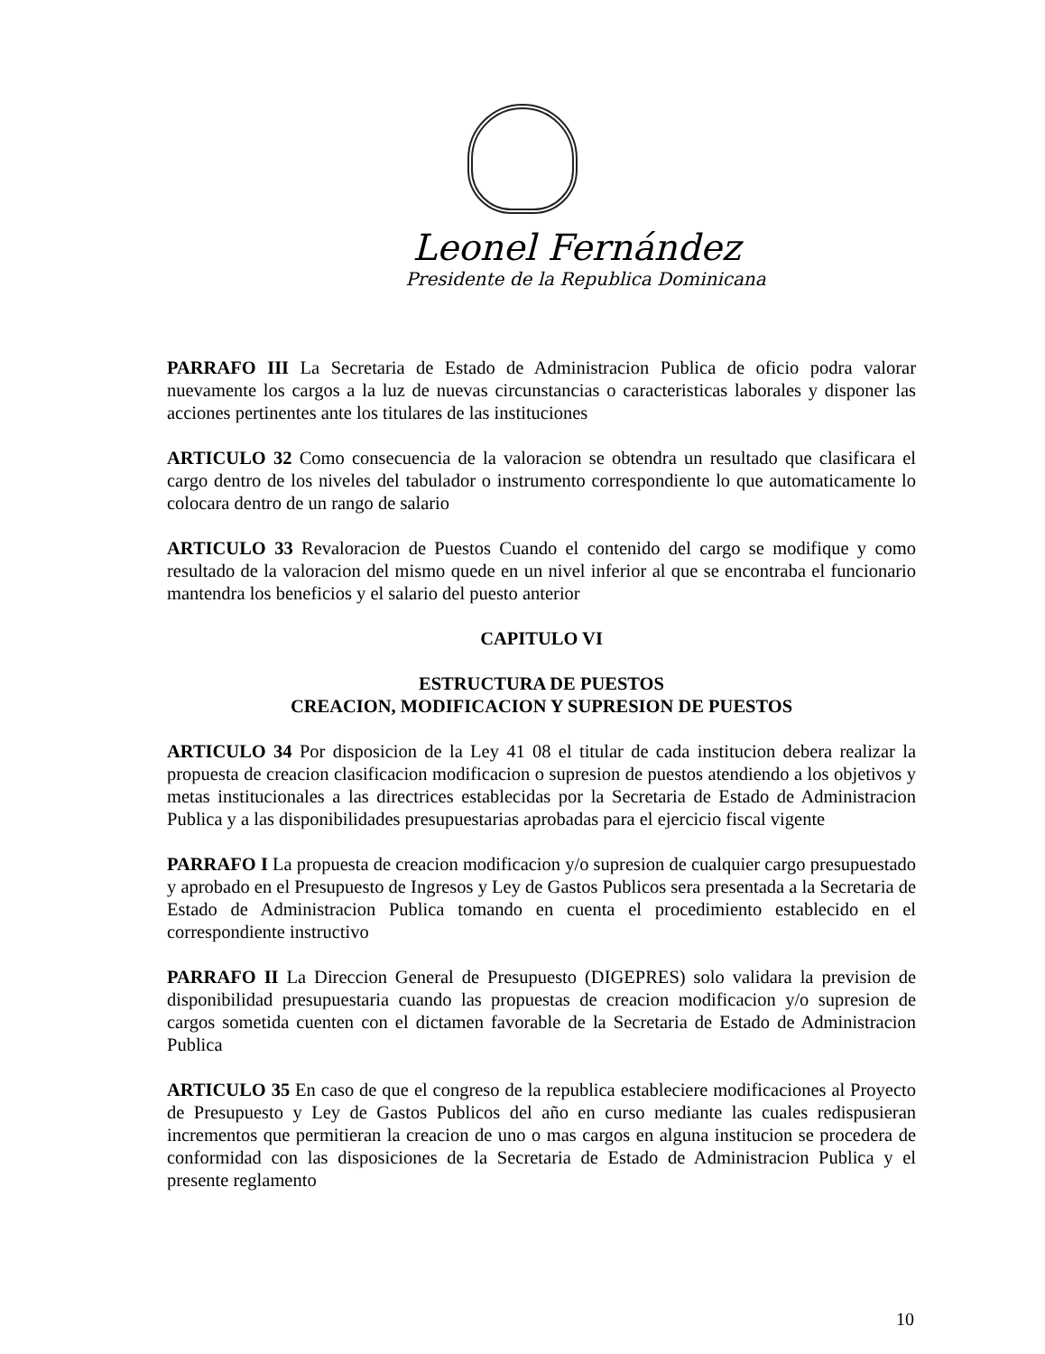Leonel Fernández
Presidente de la Republica Dominicana
PARRAFO III La Secretaria de Estado de Administracion Publica de oficio podra valorar nuevamente los cargos a la luz de nuevas circunstancias o caracteristicas laborales y disponer las acciones pertinentes ante los titulares de las instituciones
ARTICULO 32 Como consecuencia de la valoracion se obtendra un resultado que clasificara el cargo dentro de los niveles del tabulador o instrumento correspondiente lo que automaticamente lo colocara dentro de un rango de salario
ARTICULO 33 Revaloracion de Puestos Cuando el contenido del cargo se modifique y como resultado de la valoracion del mismo quede en un nivel inferior al que se encontraba el funcionario mantendra los beneficios y el salario del puesto anterior
CAPITULO VI
ESTRUCTURA DE PUESTOS
CREACION, MODIFICACION Y SUPRESION DE PUESTOS
ARTICULO 34 Por disposicion de la Ley 41 08 el titular de cada institucion debera realizar la propuesta de creacion clasificacion modificacion o supresion de puestos atendiendo a los objetivos y metas institucionales a las directrices establecidas por la Secretaria de Estado de Administracion Publica y a las disponibilidades presupuestarias aprobadas para el ejercicio fiscal vigente
PARRAFO I La propuesta de creacion modificacion y/o supresion de cualquier cargo presupuestado y aprobado en el Presupuesto de Ingresos y Ley de Gastos Publicos sera presentada a la Secretaria de Estado de Administracion Publica tomando en cuenta el procedimiento establecido en el correspondiente instructivo
PARRAFO II La Direccion General de Presupuesto (DIGEPRES) solo validara la prevision de disponibilidad presupuestaria cuando las propuestas de creacion modificacion y/o supresion de cargos sometida cuenten con el dictamen favorable de la Secretaria de Estado de Administracion Publica
ARTICULO 35 En caso de que el congreso de la republica estableciere modificaciones al Proyecto de Presupuesto y Ley de Gastos Publicos del año en curso mediante las cuales redispusieran incrementos que permitieran la creacion de uno o mas cargos en alguna institucion se procedera de conformidad con las disposiciones de la Secretaria de Estado de Administracion Publica y el presente reglamento
10